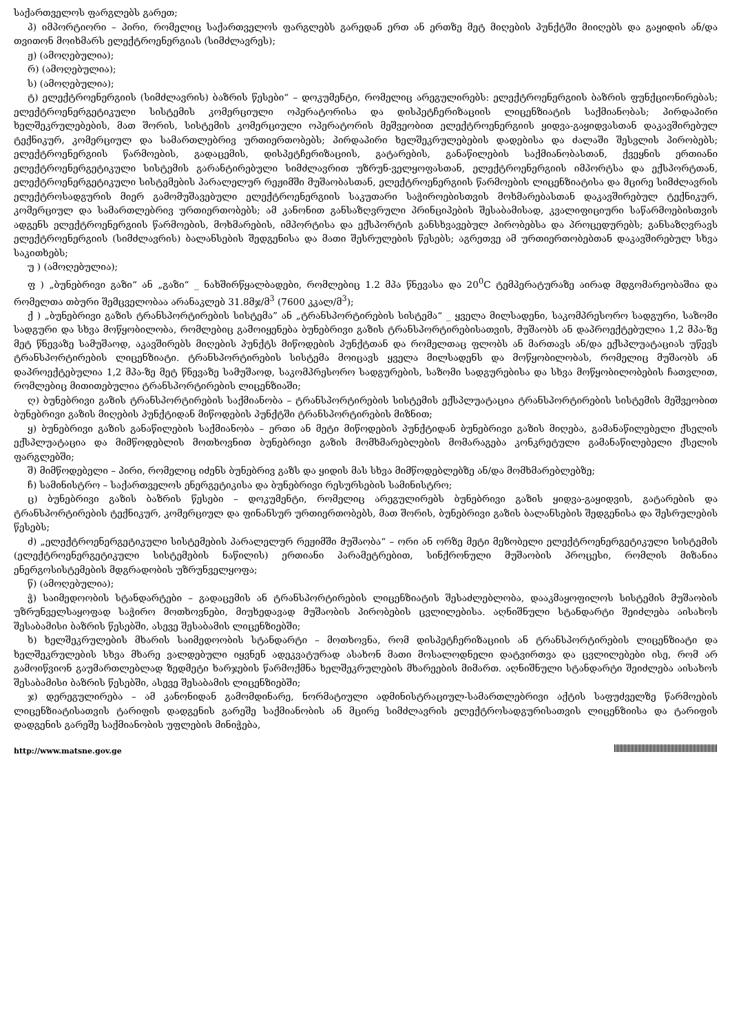საქართველოს ფარგლებს გარეთ;
პ) იმპორტიორი – პირი, რომელიც საქართველოს ფარგლებს გარედან ერთ ან ერთზე მეტ მიღების პუნქტში მიიღებს და გაყიდის ან/და თვითონ მოიხმარს ელექტროენერგიას (სიმძლავრეს);
ჟ) (ამოღებულია);
რ) (ამოღებულია);
ს) (ამოღებულია);
ტ) ელექტროენერგიის (სიმძლავრის) ბაზრის წესები“ – დოკუმენტი, რომელიც არეგულირებს: ელექტროენერგიის ბაზრის ფუნქციონირებას; ელექტროენერგეტიკული სისტემის კომერციული ოპერატორისა და დისპეტჩერიზაციის ლიცენზიატის საქმიანობას; პირდაპირი ხელშეკრულებების, მათ შორის, სისტემის კომერციული ოპერატორის მეშვეობით ელექტროენერგიის ყიდვა-გაყიდვასთან დაკავშირებულ ტექნიკურ, კომერციულ და სამართლებრივ ურთიერთობებს; პირდაპირი ხელშეკრულებების დადებისა და ძალაში შესვლის პირობებს; ელექტროენერგიის წარმოების, გადაცემის, დისპეტჩერიზაციის, გატარების, განაწილების საქმიანობასთან, ქვეყნის ერთიანი ელექტროენერგეტიკული სისტემის გარანტირებული სიმძლავრით უზრუნ-ველყოფასთან, ელექტროენერგიის იმპორტსა და ექსპორტთან, ელექტროენერგეტიკული სისტემების პარალელურ რეჟიმში მუშაობასთან, ელექტროენერგიის წარმოების ლიცენზიატისა და მცირე სიმძლავრის ელექტროსადგურის მიერ გამომუშავებული ელექტროენერგიის საკუთარი საჭიროებისთვის მოხმარებასთან დაკავშირებულ ტექნიკურ, კომერციულ და სამართლებრივ ურთიერთობებს; ამ კანონით განსაზღვრული პრინციპების შესაბამისად, კვალიფიციური საწარმოებისთვის ადგენს ელექტროენერგიის წარმოების, მოხმარების, იმპორტისა და ექსპორტის განსხვავებულ პირობებსა და პროცედურებს; განსაზღვრავს ელექტროენერგიის (სიმძლავრის) ბალანსების შედგენისა და მათი შესრულების წესებს; აგრეთვე ამ ურთიერთობებთან დაკავშირებულ სხვა საკითხებს;
უ ) (ამოღებულია);
ფ ) „ბუნებრივი გაზი“ ან „გაზი“ _ ნახშირწყალბადები, რომლებიც 1.2 მპა წნევასა და 20<sup>0</sup>C ტემპერატურაზე აირად მდგომარეობაშია და რომელთა თბური შემცველობაა არანაკლებ 31.8მჯ/მ<sup>3</sup> (7600 კკალ/მ<sup>3</sup>);
ქ ) „ბუნებრივი გაზის ტრანსპორტირების სისტემა” ან „ტრანსპორტირების სისტემა“ _ ყველა მილსადენი, საკომპრესორო სადგური, საზომი სადგური და სხვა მოწყობილობა, რომლებიც გამოიყენება ბუნებრივი გაზის ტრანსპორტირებისათვის, მუშაობს ან დაპროექტებულია 1,2 მპა-ზე მეტ წნევაზე სამუშაოდ, აკავშირებს მიღების პუნქტს მიწოდების პუნქტთან და რომელთაც ფლობს ან მართავს ან/და ექსპლუატაციას უწევს ტრანსპორტირების ლიცენზიატი. ტრანსპორტირების სისტემა მოიცავს ყველა მილსადენს და მოწყობილობას, რომელიც მუშაობს ან დაპროექტებულია 1,2 მპა-ზე მეტ წნევაზე სამუშაოდ, საკომპრესორო სადგურების, საზომი სადგურებისა და სხვა მოწყობილობების ჩათვლით, რომლებიც მითითებულია ტრანსპორტირების ლიცენზიაში;
ღ) ბუნებრივი გაზის ტრანსპორტირების საქმიანობა – ტრანსპორტირების სისტემის ექსპლუატაცია ტრანსპორტირების სისტემის მეშვეობით ბუნებრივი გაზის მიღების პუნქტიდან მიწოდების პუნქტში ტრანსპორტირების მიზნით;
ყ) ბუნებრივი გაზის განაწილების საქმიანობა – ერთი ან მეტი მიწოდების პუნქტიდან ბუნებრივი გაზის მიღება, გამანაწილებელი ქსელის ექსპლუატაცია და მიმწოდებლის მოთხოვნით ბუნებრივი გაზის მომხმარებლების მომარაგება კონკრეტული გამანაწილებელი ქსელის ფარგლებში;
შ) მიმწოდებელი – პირი, რომელიც იძენს ბუნებრივ გაზს და ყიდის მას სხვა მიმწოდებლებზე ან/და მომხმარებლებზე;
ჩ) სამინისტრო – საქართველოს ენერგეტიკისა და ბუნებრივი რესურსების სამინისტრო;
ც) ბუნებრივი გაზის ბაზრის წესები – დოკუმენტი, რომელიც არეგულირებს ბუნებრივი გაზის ყიდვა-გაყიდვის, გატარების და ტრანსპორტირების ტექნიკურ, კომერციულ და ფინანსურ ურთიერთობებს, მათ შორის, ბუნებრივი გაზის ბალანსების შედგენისა და შესრულების წესებს;
ძ) „ელექტროენერგეტიკული სისტემების პარალელურ რეჟიმში მუშაობა“ – ორი ან ორზე მეტი მეზობელი ელექტროენერგეტიკული სისტემის (ელექტროენერგეტიკული სისტემების ნაწილის) ერთიანი პარამეტრებით, სინქრონული მუშაობის პროცესი, რომლის მიზანია ენერგოსისტემების მდგრადობის უზრუნველყოფა;
წ) (ამოღებულია);
ჭ) საიმედოობის სტანდარტები – გადაცემის ან ტრანსპორტირების ლიცენზიატის შესაძლებლობა, დააკმაყოფილოს სისტემის მუშაობის უზრუნველსაყოფად საჭირო მოთხოვნები, მიუხედავად მუშაობის პირობების ცვლილებისა. აღნიშნული სტანდარტი შეიძლება აისახოს შესაბამისი ბაზრის წესებში, ასევე შესაბამის ლიცენზიებში;
ხ) ხელშეკრულების მხარის საიმედოობის სტანდარტი – მოთხოვნა, რომ დისპეტჩერიზაციის ან ტრანსპორტირების ლიცენზიატი და ხელშეკრულების სხვა მხარე ვალდებული იყვნენ ადეკვატურად ასახონ მათი მოსალოდნელი დატვირთვა და ცვლილებები ისე, რომ არ გამოიწვიონ გაუმართლებლად ზედმეტი ხარჯების წარმოქმნა ხელშეკრულების მხარეების მიმართ. აღნიშნული სტანდარტი შეიძლება აისახოს შესაბამისი ბაზრის წესებში, ასევე შესაბამის ლიცენზიებში;
ჯ) დერეგულირება – ამ კანონიდან გამომდინარე, ნორმატიული ადმინისტრაციულ-სამართლებრივი აქტის საფუძველზე წარმოების ლიცენზიატისათვის ტარიფის დადგენის გარეშე საქმიანობის ან მცირე სიმძლავრის ელექტროსადგურისათვის ლიცენზიისა და ტარიფის დადგენის გარეშე საქმიანობის უფლების მინიჭება,
http://www.matsne.gov.ge